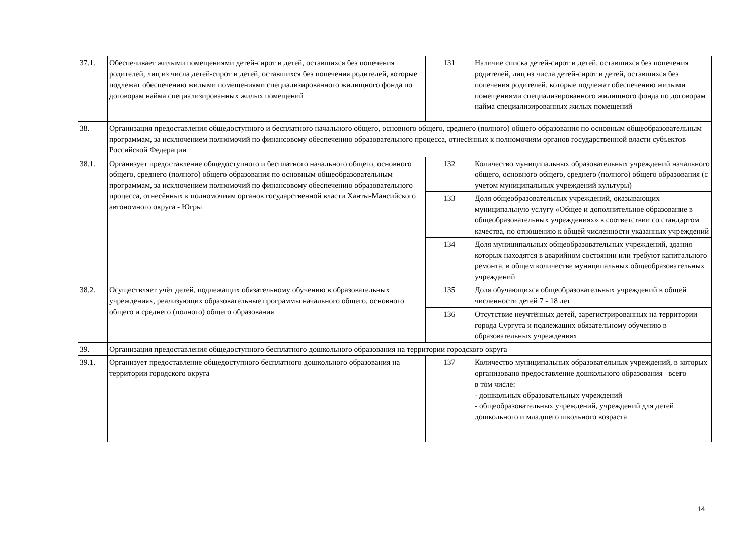| 37.1. | Обеспечивает жилыми помещениями детей-сирот и детей, оставшихся без попечения родителей, лиц из числа детей-сирот и детей, оставшихся без попечения родителей, которые подлежат обеспечению жилыми помещениями специализированного жилищного фонда по договорам найма специализированных жилых помещений | 131 | Наличие списка детей-сирот и детей, оставшихся без попечения родителей, лиц из числа детей-сирот и детей, оставшихся без попечения родителей, которые подлежат обеспечению жилыми помещениями специализированного жилищного фонда по договорам найма специализированных жилых помещений |
| 38. | Организация предоставления общедоступного и бесплатного начального общего, основного общего, среднего (полного) общего образования по основным общеобразовательным программам, за исключением полномочий по финансовому обеспечению образовательного процесса, отнесённых к полномочиям органов государственной власти субъектов Российской Федерации | | |
| 38.1. | Организует предоставление общедоступного и бесплатного начального общего, основного общего, среднего (полного) общего образования по основным общеобразовательным программам, за исключением полномочий по финансовому обеспечению образовательного процесса, отнесённых к полномочиям органов государственной власти Ханты-Мансийского автономного округа - Югры | 132 | Количество муниципальных образовательных учреждений начального общего, основного общего, среднего (полного) общего образования (с учетом муниципальных учреждений культуры) |
| | | 133 | Доля общеобразовательных учреждений, оказывающих муниципальную услугу «Общее и дополнительное образование в общеобразовательных учреждениях» в соответствии со стандартом качества, по отношению к общей численности указанных учреждений |
| | | 134 | Доля муниципальных общеобразовательных учреждений, здания которых находятся в аварийном состоянии или требуют капитального ремонта, в общем количестве муниципальных общеобразовательных учреждений |
| 38.2. | Осуществляет учёт детей, подлежащих обязательному обучению в образовательных учреждениях, реализующих образовательные программы начального общего, основного общего и среднего (полного) общего образования | 135 | Доля обучающихся общеобразовательных учреждений в общей численности детей 7 - 18 лет |
| | | 136 | Отсутствие неучтённых детей, зарегистрированных на территории города Сургута и подлежащих обязательному обучению в образовательных учреждениях |
| 39. | Организация предоставления общедоступного бесплатного дошкольного образования на территории городского округа | | |
| 39.1. | Организует предоставление общедоступного бесплатного дошкольного образования на территории городского округа | 137 | Количество муниципальных образовательных учреждений, в которых организовано предоставление дошкольного образования– всего в том числе: - дошкольных образовательных учреждений - общеобразовательных учреждений, учреждений для детей дошкольного и младшего школьного возраста |
14